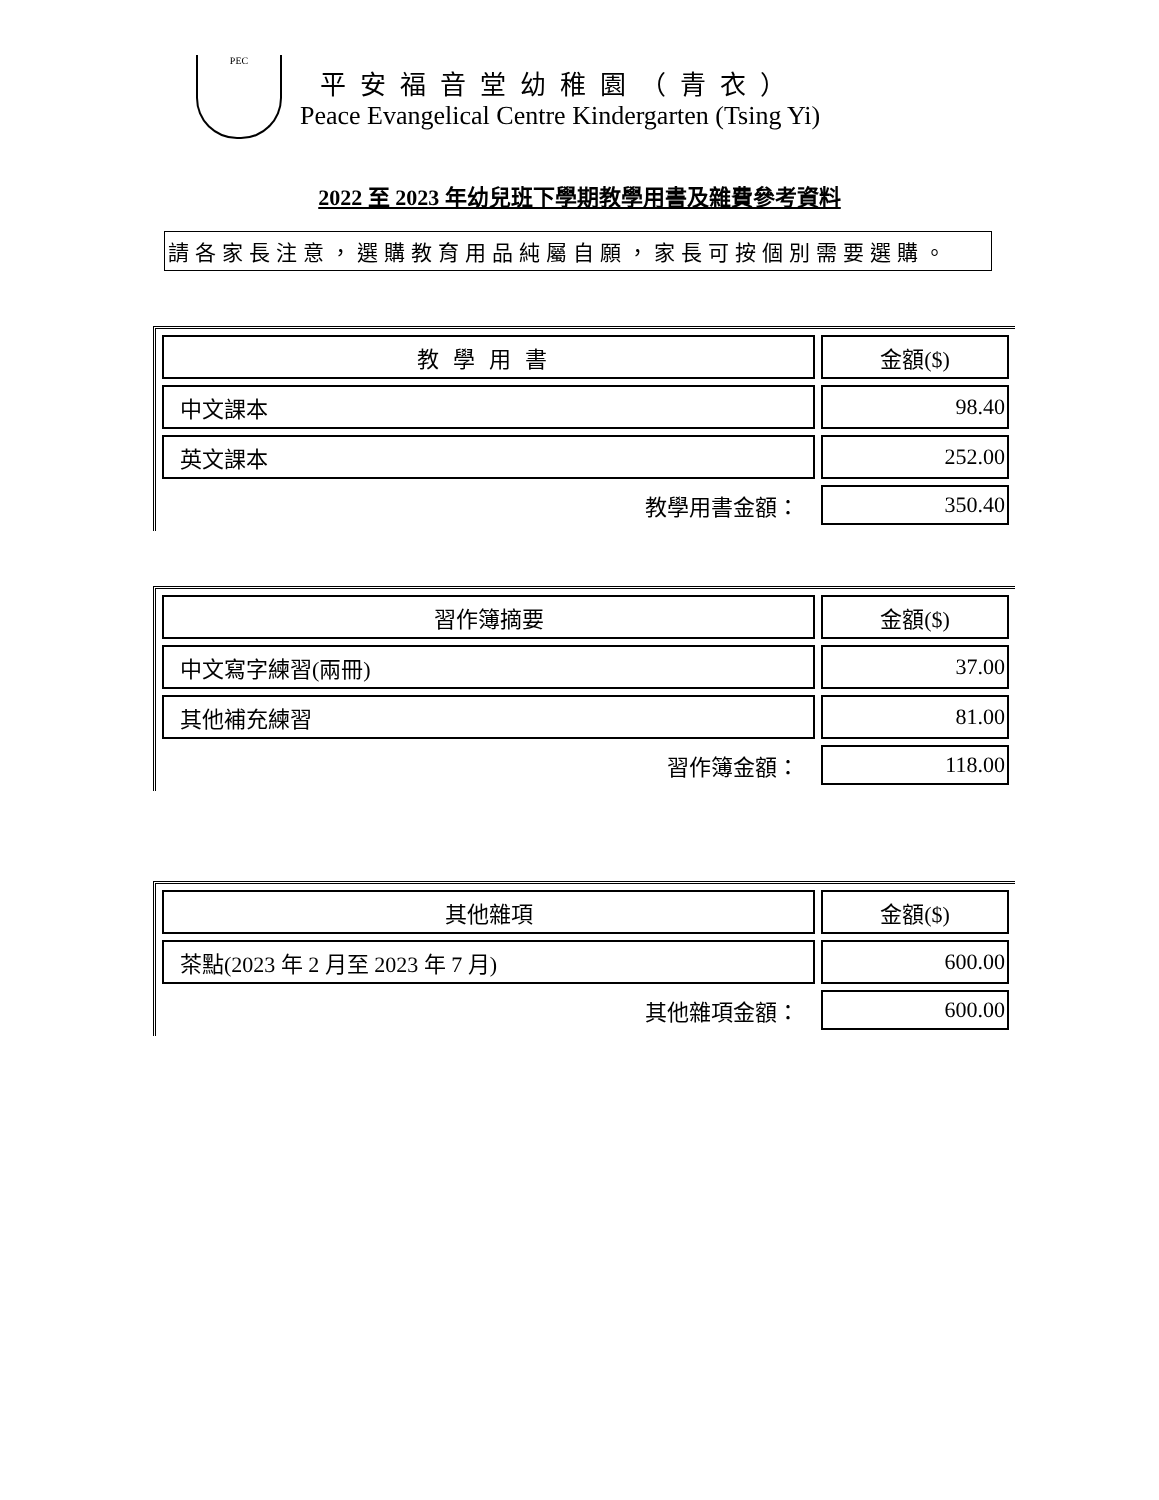PEC
平安福音堂幼稚園（青衣）
Peace Evangelical Centre Kindergarten (Tsing Yi)
2022 至 2023 年幼兒班下學期教學用書及雜費參考資料
請各家長注意，選購教育用品純屬自願，家長可按個別需要選購。
| 教學用書 | 金額($) |
| 中文課本 | 98.40 |
| 英文課本 | 252.00 |
| 教學用書金額： | 350.40 |
| 習作簿摘要 | 金額($) |
| 中文寫字練習(兩冊) | 37.00 |
| 其他補充練習 | 81.00 |
| 習作簿金額： | 118.00 |
| 其他雜項 | 金額($) |
| 茶點(2023 年 2 月至 2023 年 7 月) | 600.00 |
| 其他雜項金額： | 600.00 |